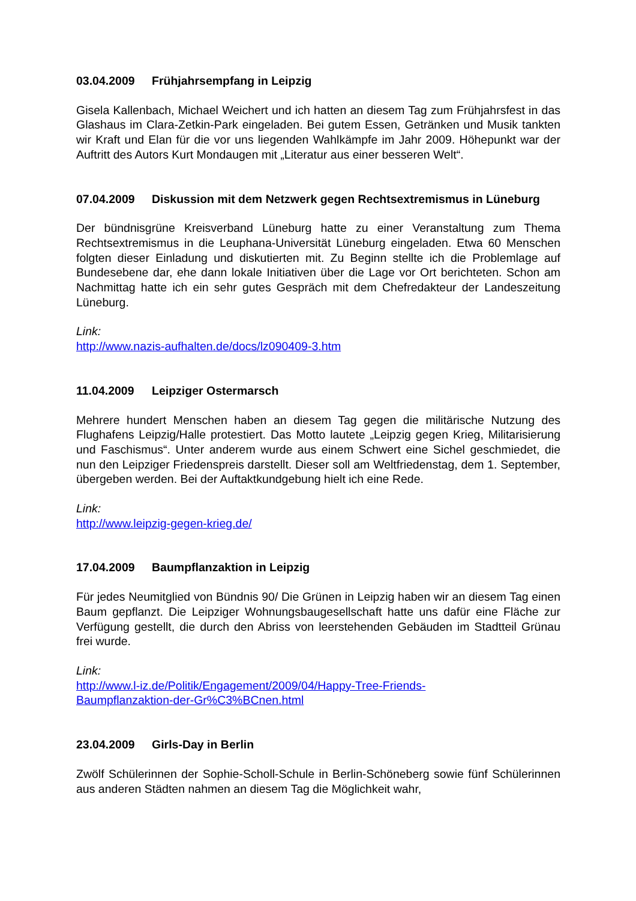03.04.2009 Frühjahrsempfang in Leipzig
Gisela Kallenbach, Michael Weichert und ich hatten an diesem Tag zum Frühjahrsfest in das Glashaus im Clara-Zetkin-Park eingeladen. Bei gutem Essen, Getränken und Musik tankten wir Kraft und Elan für die vor uns liegenden Wahlkämpfe im Jahr 2009. Höhepunkt war der Auftritt des Autors Kurt Mondaugen mit „Literatur aus einer besseren Welt“.
07.04.2009 Diskussion mit dem Netzwerk gegen Rechtsextremismus in Lüneburg
Der bündnisgrüne Kreisverband Lüneburg hatte zu einer Veranstaltung zum Thema Rechtsextremismus in die Leuphana-Universität Lüneburg eingeladen. Etwa 60 Menschen folgten dieser Einladung und diskutierten mit. Zu Beginn stellte ich die Problemlage auf Bundesebene dar, ehe dann lokale Initiativen über die Lage vor Ort berichteten. Schon am Nachmittag hatte ich ein sehr gutes Gespräch mit dem Chefredakteur der Landeszeitung Lüneburg.
Link:
http://www.nazis-aufhalten.de/docs/lz090409-3.htm
11.04.2009 Leipziger Ostermarsch
Mehrere hundert Menschen haben an diesem Tag gegen die militärische Nutzung des Flughafens Leipzig/Halle protestiert. Das Motto lautete „Leipzig gegen Krieg, Militarisierung und Faschismus“. Unter anderem wurde aus einem Schwert eine Sichel geschmiedet, die nun den Leipziger Friedenspreis darstellt. Dieser soll am Weltfriedenstag, dem 1. September, übergeben werden. Bei der Auftaktkundgebung hielt ich eine Rede.
Link:
http://www.leipzig-gegen-krieg.de/
17.04.2009 Baumpflanzaktion in Leipzig
Für jedes Neumitglied von Bündnis 90/ Die Grünen in Leipzig haben wir an diesem Tag einen Baum gepflanzt. Die Leipziger Wohnungsbaugesellschaft hatte uns dafür eine Fläche zur Verfügung gestellt, die durch den Abriss von leerstehenden Gebäuden im Stadtteil Grünau frei wurde.
Link:
http://www.l-iz.de/Politik/Engagement/2009/04/Happy-Tree-Friends-
Baumpflanzaktion-der-Gr%C3%BCnen.html
23.04.2009 Girls-Day in Berlin
Zwölf Schülerinnen der Sophie-Scholl-Schule in Berlin-Schöneberg sowie fünf Schülerinnen aus anderen Städten nahmen an diesem Tag die Möglichkeit wahr,